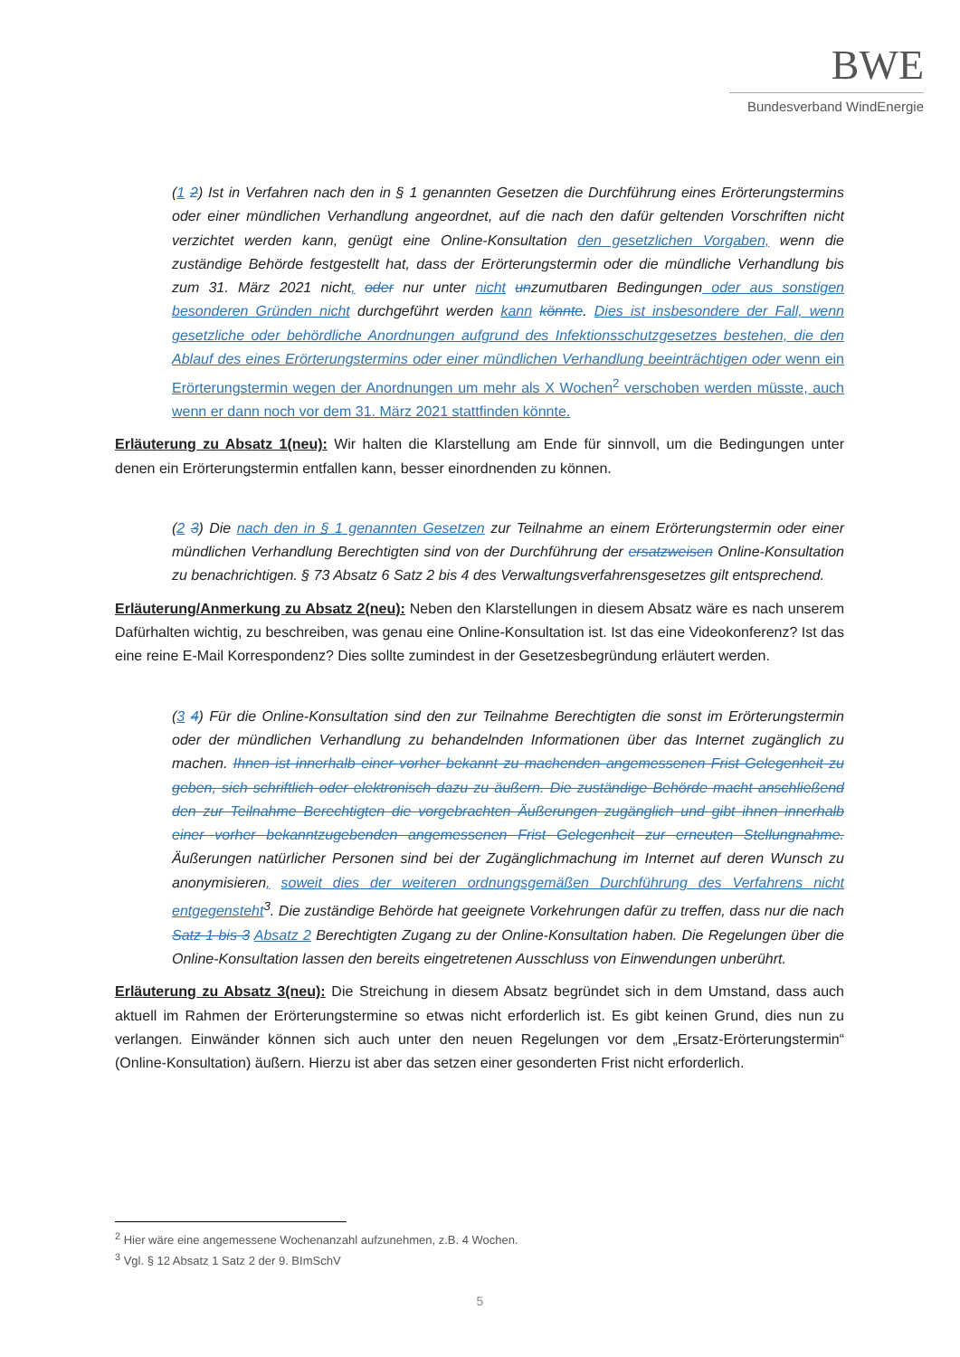BWE
Bundesverband WindEnergie
(1 2) Ist in Verfahren nach den in § 1 genannten Gesetzen die Durchführung eines Erörterungstermins oder einer mündlichen Verhandlung angeordnet, auf die nach den dafür geltenden Vorschriften nicht verzichtet werden kann, genügt eine Online-Konsultation den gesetzlichen Vorgaben, wenn die zuständige Behörde festgestellt hat, dass der Erörterungstermin oder die mündliche Verhandlung bis zum 31. März 2021 nicht, oder nur unter nicht unzumutbaren Bedingungen oder aus sonstigen besonderen Gründen nicht durchgeführt werden kann könnte. Dies ist insbesondere der Fall, wenn gesetzliche oder behördliche Anordnungen aufgrund des Infektionsschutzgesetzes bestehen, die den Ablauf des eines Erörterungstermins oder einer mündlichen Verhandlung beeinträchtigen oder wenn ein Erörterungstermin wegen der Anordnungen um mehr als X Wochen<sup>2</sup> verschoben werden müsste, auch wenn er dann noch vor dem 31. März 2021 stattfinden könnte.
Erläuterung zu Absatz 1(neu): Wir halten die Klarstellung am Ende für sinnvoll, um die Bedingungen unter denen ein Erörterungstermin entfallen kann, besser einordnenden zu können.
(2 3) Die nach den in § 1 genannten Gesetzen zur Teilnahme an einem Erörterungstermin oder einer mündlichen Verhandlung Berechtigten sind von der Durchführung der ersatzweisen Online-Konsultation zu benachrichtigen. § 73 Absatz 6 Satz 2 bis 4 des Verwaltungsverfahrensgesetzes gilt entsprechend.
Erläuterung/Anmerkung zu Absatz 2(neu): Neben den Klarstellungen in diesem Absatz wäre es nach unserem Dafürhalten wichtig, zu beschreiben, was genau eine Online-Konsultation ist. Ist das eine Videokonferenz? Ist das eine reine E-Mail Korrespondenz? Dies sollte zumindest in der Gesetzesbegründung erläutert werden.
(3 4) Für die Online-Konsultation sind den zur Teilnahme Berechtigten die sonst im Erörterungstermin oder der mündlichen Verhandlung zu behandelnden Informationen über das Internet zugänglich zu machen. Ihnen ist innerhalb einer vorher bekannt zu machenden angemessenen Frist Gelegenheit zu geben, sich schriftlich oder elektronisch dazu zu äußern. Die zuständige Behörde macht anschließend den zur Teilnahme Berechtigten die vorgebrachten Äußerungen zugänglich und gibt ihnen innerhalb einer vorher bekanntzugebenden angemessenen Frist Gelegenheit zur erneuten Stellungnahme. Äußerungen natürlicher Personen sind bei der Zugänglichmachung im Internet auf deren Wunsch zu anonymisieren, soweit dies der weiteren ordnungsgemäßen Durchführung des Verfahrens nicht entgegensteht<sup>3</sup>. Die zuständige Behörde hat geeignete Vorkehrungen dafür zu treffen, dass nur die nach Satz 1 bis 3 Absatz 2 Berechtigten Zugang zu der Online-Konsultation haben. Die Regelungen über die Online-Konsultation lassen den bereits eingetretenen Ausschluss von Einwendungen unberührt.
Erläuterung zu Absatz 3(neu): Die Streichung in diesem Absatz begründet sich in dem Umstand, dass auch aktuell im Rahmen der Erörterungstermine so etwas nicht erforderlich ist. Es gibt keinen Grund, dies nun zu verlangen. Einwänder können sich auch unter den neuen Regelungen vor dem „Ersatz-Erörterungstermin“ (Online-Konsultation) äußern. Hierzu ist aber das setzen einer gesonderten Frist nicht erforderlich.
<sup>2</sup> Hier wäre eine angemessene Wochenanzahl aufzunehmen, z.B. 4 Wochen.
<sup>3</sup> Vgl. § 12 Absatz 1 Satz 2 der 9. BImSchV
5